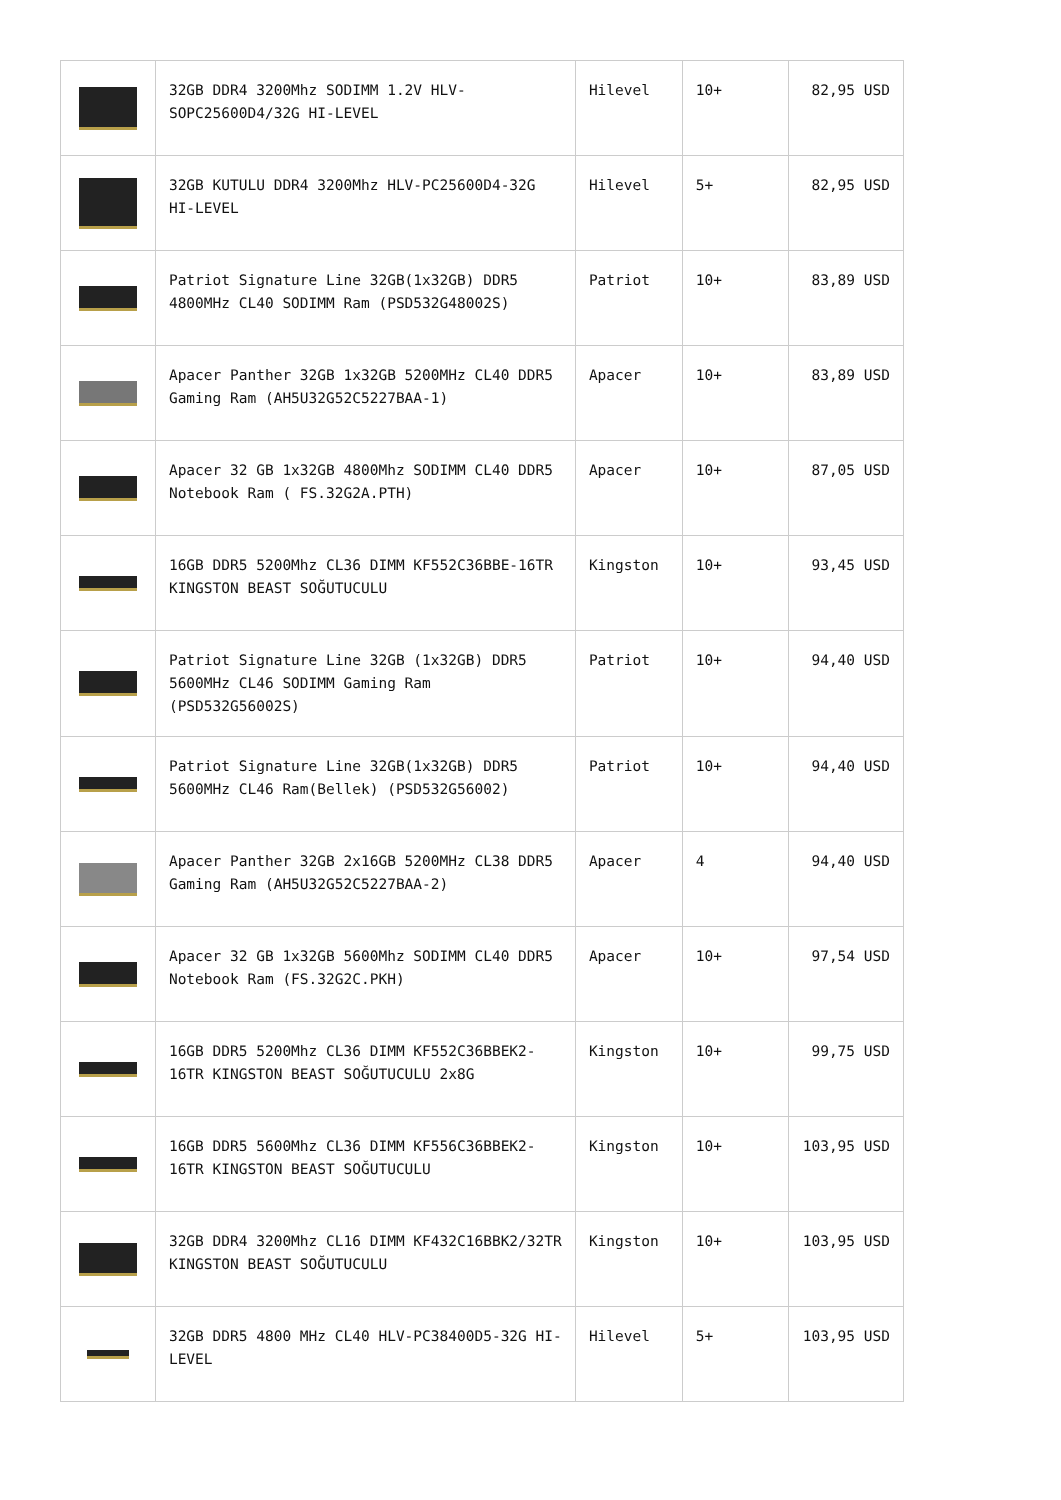| | 32GB DDR4 3200Mhz SODIMM 1.2V HLV-SOPC25600D4/32G HI-LEVEL | Hilevel | 10+ | 82,95 USD |
| | 32GB KUTULU DDR4 3200Mhz HLV-PC25600D4-32G HI-LEVEL | Hilevel | 5+ | 82,95 USD |
| | Patriot Signature Line 32GB(1x32GB) DDR5 4800MHz CL40 SODIMM Ram (PSD532G48002S) | Patriot | 10+ | 83,89 USD |
| | Apacer Panther 32GB 1x32GB 5200MHz CL40 DDR5 Gaming Ram (AH5U32G52C5227BAA-1) | Apacer | 10+ | 83,89 USD |
| | Apacer 32 GB 1x32GB 4800Mhz SODIMM CL40 DDR5 Notebook Ram ( FS.32G2A.PTH) | Apacer | 10+ | 87,05 USD |
| | 16GB DDR5 5200Mhz CL36 DIMM KF552C36BBE-16TR KINGSTON BEAST SOĞUTUCULU | Kingston | 10+ | 93,45 USD |
| | Patriot Signature Line 32GB (1x32GB) DDR5 5600MHz CL46 SODIMM Gaming Ram (PSD532G56002S) | Patriot | 10+ | 94,40 USD |
| | Patriot Signature Line 32GB(1x32GB) DDR5 5600MHz CL46 Ram(Bellek) (PSD532G56002) | Patriot | 10+ | 94,40 USD |
| | Apacer Panther 32GB 2x16GB 5200MHz CL38 DDR5 Gaming Ram (AH5U32G52C5227BAA-2) | Apacer | 4 | 94,40 USD |
| | Apacer 32 GB 1x32GB 5600Mhz SODIMM CL40 DDR5 Notebook Ram (FS.32G2C.PKH) | Apacer | 10+ | 97,54 USD |
| | 16GB DDR5 5200Mhz CL36 DIMM KF552C36BBEK2-16TR KINGSTON BEAST SOĞUTUCULU 2x8G | Kingston | 10+ | 99,75 USD |
| | 16GB DDR5 5600Mhz CL36 DIMM KF556C36BBEK2-16TR KINGSTON BEAST SOĞUTUCULU | Kingston | 10+ | 103,95 USD |
| | 32GB DDR4 3200Mhz CL16 DIMM KF432C16BBK2/32TR KINGSTON BEAST SOĞUTUCULU | Kingston | 10+ | 103,95 USD |
| | 32GB DDR5 4800 MHz CL40 HLV-PC38400D5-32G HI-LEVEL | Hilevel | 5+ | 103,95 USD |